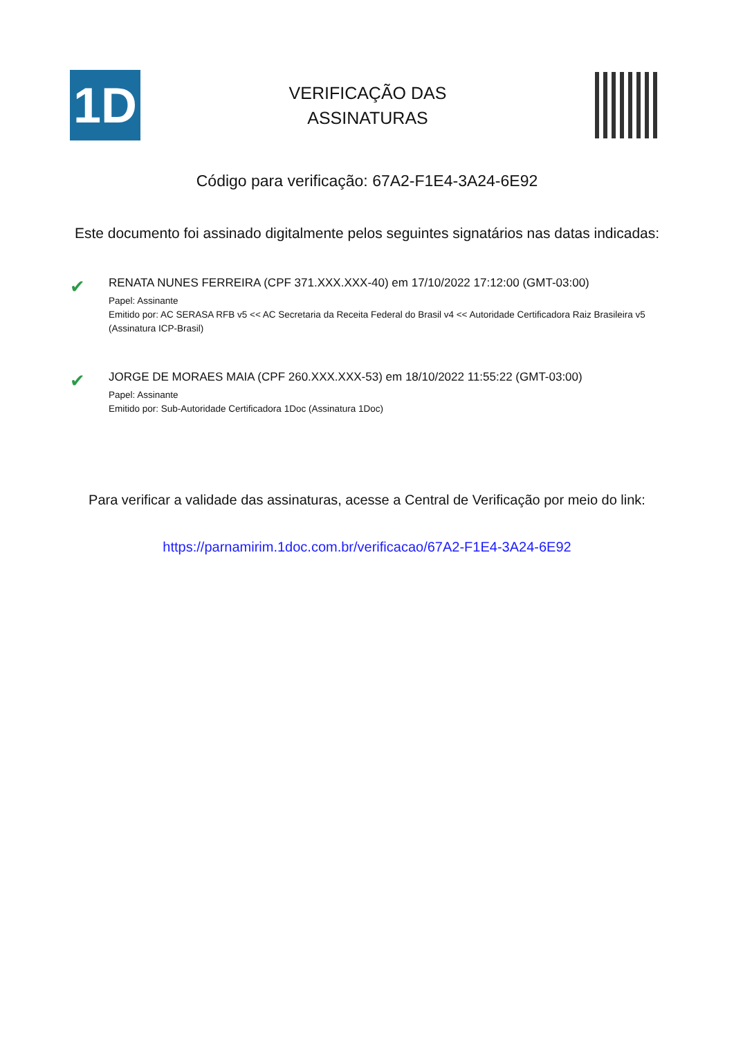1D
VERIFICAÇÃO DAS
ASSINATURAS
Código para verificação: 67A2-F1E4-3A24-6E92
Este documento foi assinado digitalmente pelos seguintes signatários nas datas indicadas:
✔
RENATA NUNES FERREIRA (CPF 371.XXX.XXX-40) em 17/10/2022 17:12:00 (GMT-03:00)
Papel: Assinante
Emitido por: AC SERASA RFB v5 << AC Secretaria da Receita Federal do Brasil v4 << Autoridade Certificadora Raiz Brasileira v5
(Assinatura ICP-Brasil)
✔
JORGE DE MORAES MAIA (CPF 260.XXX.XXX-53) em 18/10/2022 11:55:22 (GMT-03:00)
Papel: Assinante
Emitido por: Sub-Autoridade Certificadora 1Doc (Assinatura 1Doc)
Para verificar a validade das assinaturas, acesse a Central de Verificação por meio do link:
https://parnamirim.1doc.com.br/verificacao/67A2-F1E4-3A24-6E92